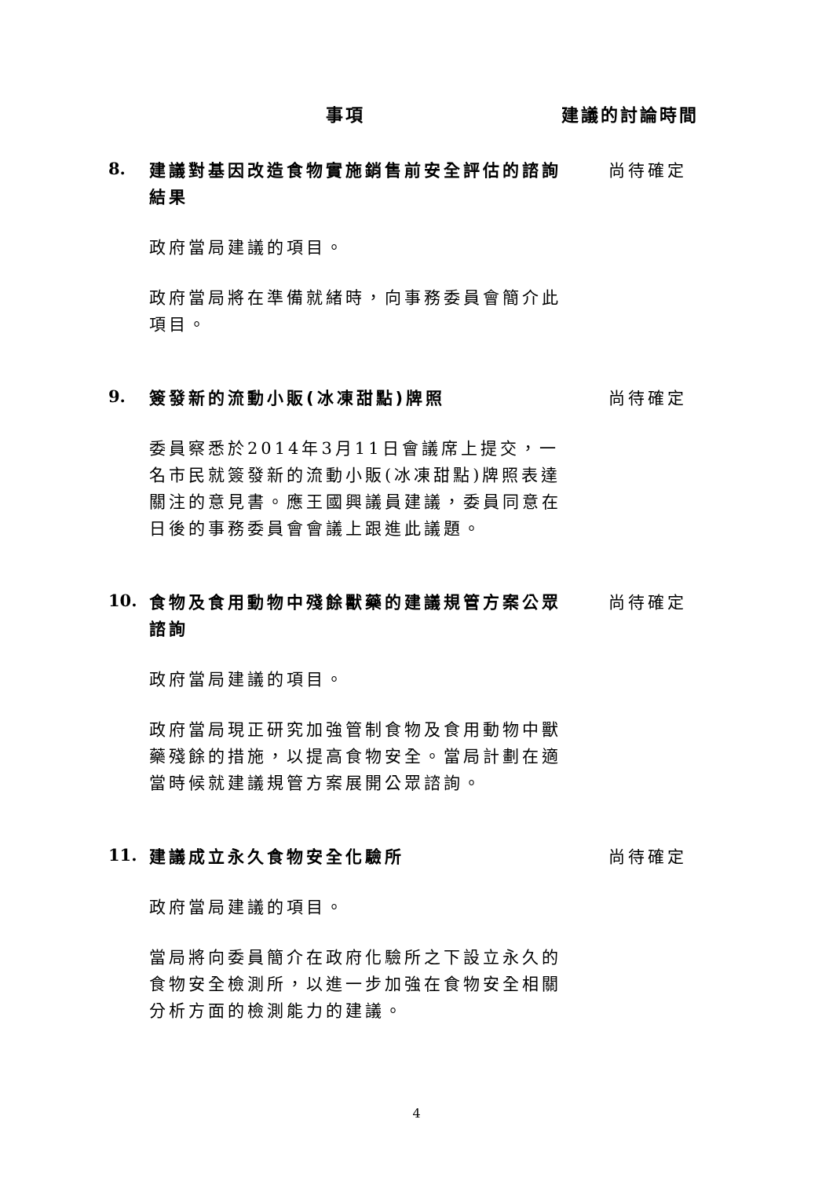事項 建議的討論時間
8.
建議對基因改造食物實施銷售前安全評估的諮詢結果
政府當局建議的項目。
政府當局將在準備就緒時，向事務委員會簡介此項目。
尚待確定
9.
簽發新的流動小販(冰凍甜點)牌照
委員察悉於2014年3月11日會議席上提交，一名市民就簽發新的流動小販(冰凍甜點)牌照表達關注的意見書。應王國興議員建議，委員同意在日後的事務委員會會議上跟進此議題。
尚待確定
10.
食物及食用動物中殘餘獸藥的建議規管方案公眾諮詢
政府當局建議的項目。
政府當局現正研究加強管制食物及食用動物中獸藥殘餘的措施，以提高食物安全。當局計劃在適當時候就建議規管方案展開公眾諮詢。
尚待確定
11.
建議成立永久食物安全化驗所
政府當局建議的項目。
當局將向委員簡介在政府化驗所之下設立永久的食物安全檢測所，以進一步加強在食物安全相關分析方面的檢測能力的建議。
尚待確定
4